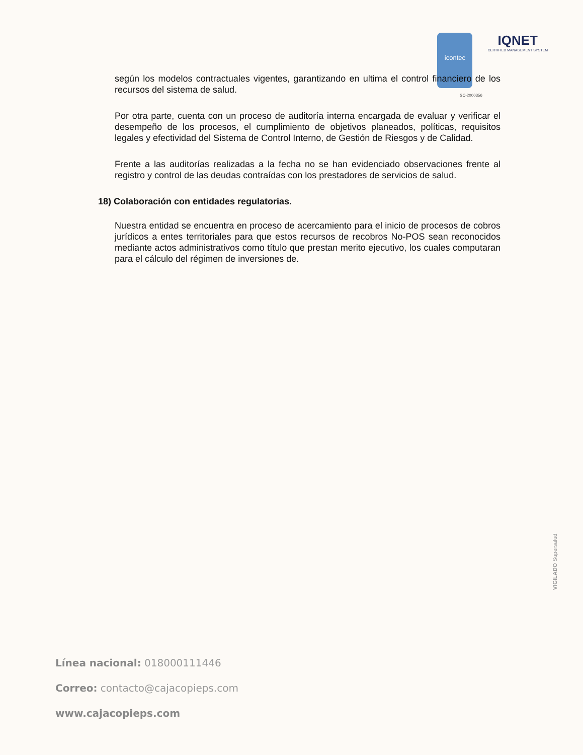icontec
IQNET
CERTIFIED MANAGEMENT SYSTEM
SC-2000356
según los modelos contractuales vigentes, garantizando en ultima el control financiero de los recursos del sistema de salud.
Por otra parte, cuenta con un proceso de auditoría interna encargada de evaluar y verificar el desempeño de los procesos, el cumplimiento de objetivos planeados, políticas, requisitos legales y efectividad del Sistema de Control Interno, de Gestión de Riesgos y de Calidad.
Frente a las auditorías realizadas a la fecha no se han evidenciado observaciones frente al registro y control de las deudas contraídas con los prestadores de servicios de salud.
18) Colaboración con entidades regulatorias.
Nuestra entidad se encuentra en proceso de acercamiento para el inicio de procesos de cobros jurídicos a entes territoriales para que estos recursos de recobros No-POS sean reconocidos mediante actos administrativos como título que prestan merito ejecutivo, los cuales computaran para el cálculo del régimen de inversiones de.
VIGILADO Supersalud
Línea nacional: 018000111446
Correo: contacto@cajacopieps.com
www.cajacopieps.com